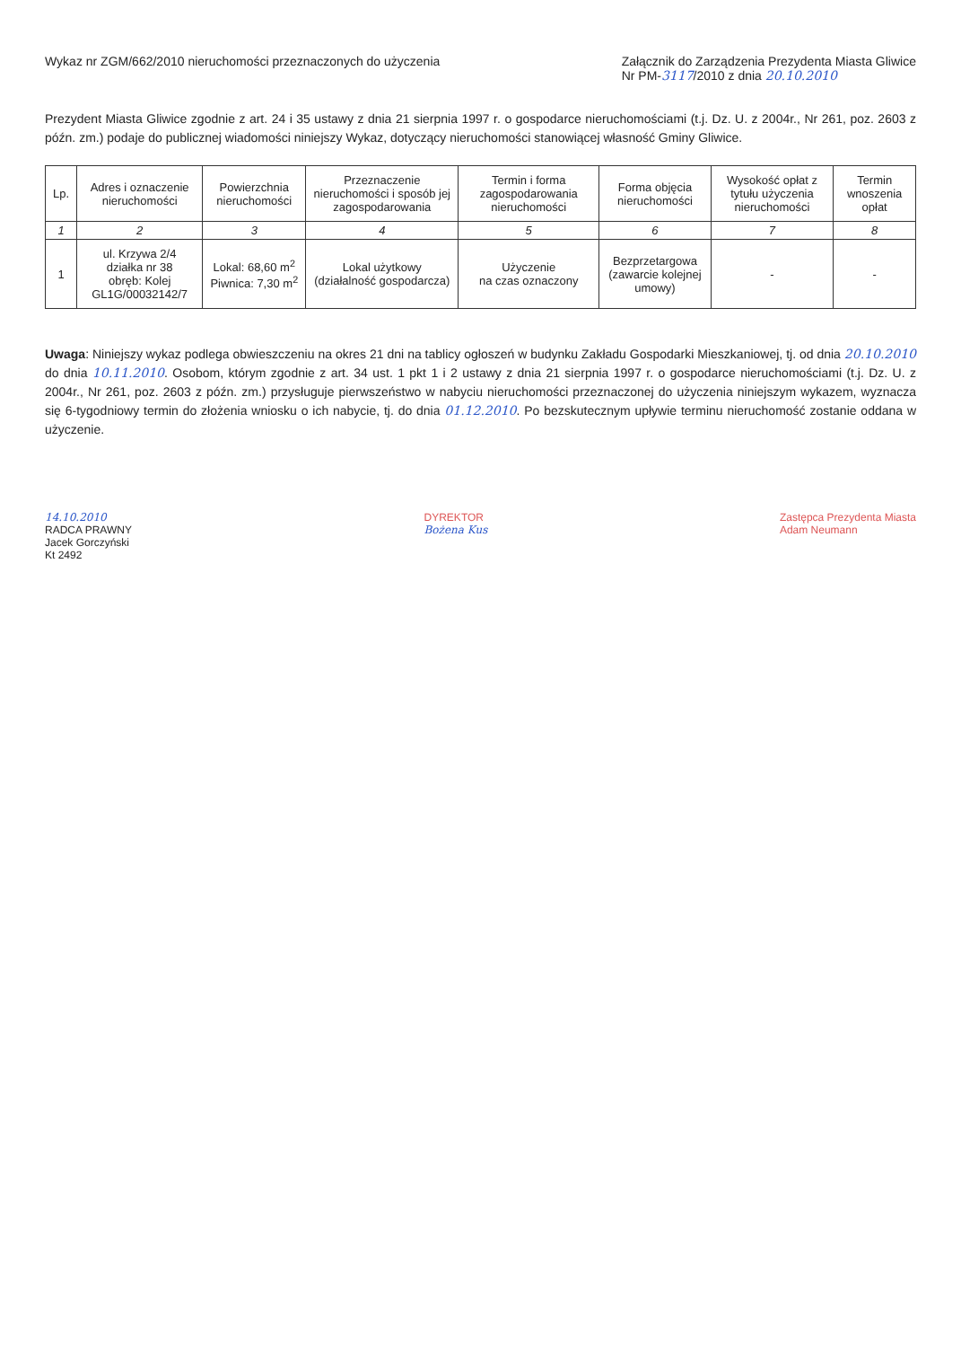Wykaz nr ZGM/662/2010 nieruchomości przeznaczonych do użyczenia
Załącznik do Zarządzenia Prezydenta Miasta Gliwice
Nr PM-3117/2010 z dnia 20.10.2010
Prezydent Miasta Gliwice zgodnie z art. 24 i 35 ustawy z dnia 21 sierpnia 1997 r. o gospodarce nieruchomościami (t.j. Dz. U. z 2004r., Nr 261, poz. 2603 z późn. zm.) podaje do publicznej wiadomości niniejszy Wykaz, dotyczący nieruchomości stanowiącej własność Gminy Gliwice.
| Lp. | Adres i oznaczenie nieruchomości | Powierzchnia nieruchomości | Przeznaczenie nieruchomości i sposób jej zagospodarowania | Termin i forma zagospodarowania nieruchomości | Forma objęcia nieruchomości | Wysokość opłat z tytułu użyczenia nieruchomości | Termin wnoszenia opłat |
| --- | --- | --- | --- | --- | --- | --- | --- |
| 1 | 2 | 3 | 4 | 5 | 6 | 7 | 8 |
| 1 | ul. Krzywa 2/4 działka nr 38 obręb: Kolej GL1G/00032142/7 | Lokal: 68,60 m<sup>2</sup> Piwnica: 7,30 m<sup>2</sup> | Lokal użytkowy (działalność gospodarcza) | Użyczenie na czas oznaczony | Bezprzetargowa (zawarcie kolejnej umowy) | - | - |
Uwaga: Niniejszy wykaz podlega obwieszczeniu na okres 21 dni na tablicy ogłoszeń w budynku Zakładu Gospodarki Mieszkaniowej, tj. od dnia 20.10.2010 do dnia 10.11.2010. Osobom, którym zgodnie z art. 34 ust. 1 pkt 1 i 2 ustawy z dnia 21 sierpnia 1997 r. o gospodarce nieruchomościami (t.j. Dz. U. z 2004r., Nr 261, poz. 2603 z późn. zm.) przysługuje pierwszeństwo w nabyciu nieruchomości przeznaczonej do użyczenia niniejszym wykazem, wyznacza się 6-tygodniowy termin do złożenia wniosku o ich nabycie, tj. do dnia 01.12.2010. Po bezskutecznym upływie terminu nieruchomość zostanie oddana w użyczenie.
14.10.2010
RADCA PRAWNY
Jacek Gorczyński
Kt 2492
DYREKTOR
Bożena Kus
Zastępca Prezydenta Miasta
Adam Neumann